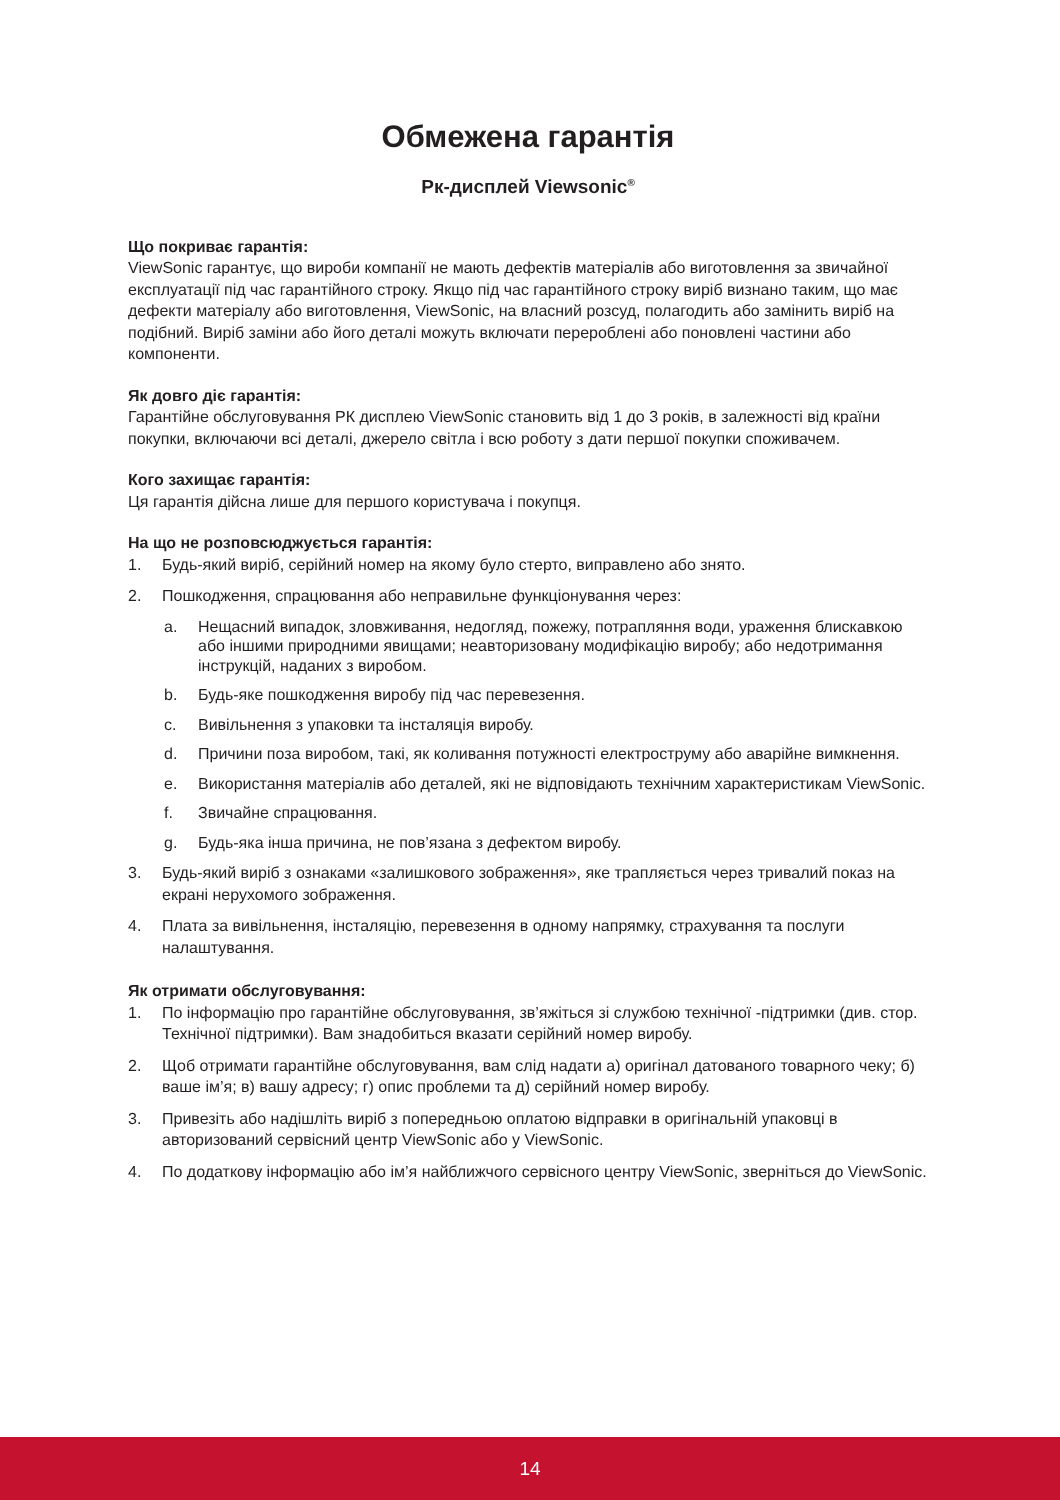Обмежена гарантія
Рк-дисплей Viewsonic<sup>®</sup>
Що покриває гарантія:
ViewSonic гарантує, що вироби компанії не мають дефектів матеріалів або виготовлення за звичайної експлуатації під час гарантійного строку. Якщо під час гарантійного строку виріб визнано таким, що має дефекти матеріалу або виготовлення, ViewSonic, на власний розсуд, полагодить або замінить виріб на подібний. Виріб заміни або його деталі можуть включати перероблені або поновлені частини або компоненти.
Як довго діє гарантія:
Гарантійне обслуговування РК дисплею ViewSonic становить від 1 до 3 років, в залежності від країни покупки, включаючи всі деталі, джерело світла і всю роботу з дати першої покупки споживачем.
Кого захищає гарантія:
Ця гарантія дійсна лише для першого користувача і покупця.
На що не розповсюджується гарантія:
1. Будь-який виріб, серійний номер на якому було стерто, виправлено або знято.
2. Пошкодження, спрацювання або неправильне функціонування через:
a. Нещасний випадок, зловживання, недогляд, пожежу, потрапляння води, ураження блискавкою або іншими природними явищами; неавторизовану модифікацію виробу; або недотримання інструкцій, наданих з виробом.
b. Будь-яке пошкодження виробу під час перевезення.
c. Вивільнення з упаковки та інсталяція виробу.
d. Причини поза виробом, такі, як коливання потужності електроструму або аварійне вимкнення.
e. Використання матеріалів або деталей, які не відповідають технічним характеристикам ViewSonic.
f. Звичайне спрацювання.
g. Будь-яка інша причина, не пов’язана з дефектом виробу.
3. Будь-який виріб з ознаками «залишкового зображення», яке трапляється через тривалий показ на екрані нерухомого зображення.
4. Плата за вивільнення, інсталяцію, перевезення в одному напрямку, страхування та послуги налаштування.
Як отримати обслуговування:
1. По інформацію про гарантійне обслуговування, зв’яжіться зі службою технічної -підтримки (див. стор. Технічної підтримки). Вам знадобиться вказати серійний номер виробу.
2. Щоб отримати гарантійне обслуговування, вам слід надати а) оригінал датованого товарного чеку; б) ваше ім’я; в) вашу адресу; г) опис проблеми та д) серійний номер виробу.
3. Привезіть або надішліть виріб з попередньою оплатою відправки в оригінальній упаковці в авторизований сервісний центр ViewSonic або у ViewSonic.
4. По додаткову інформацію або ім’я найближчого сервісного центру ViewSonic, зверніться до ViewSonic.
14